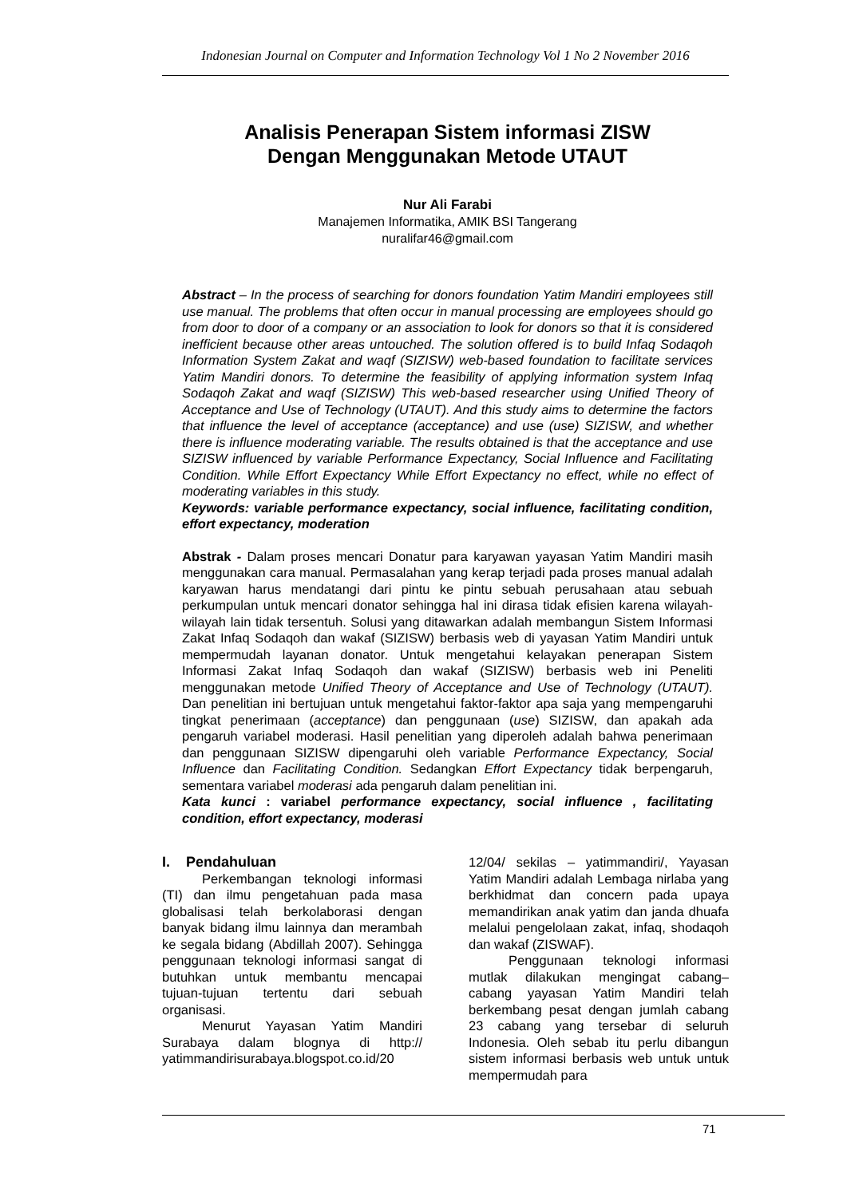Indonesian Journal on Computer and Information Technology Vol 1 No 2 November 2016
Analisis Penerapan Sistem informasi ZISW
Dengan Menggunakan Metode UTAUT
Nur Ali Farabi
Manajemen Informatika, AMIK BSI Tangerang
nuralifar46@gmail.com
Abstract – In the process of searching for donors foundation Yatim Mandiri employees still use manual. The problems that often occur in manual processing are employees should go from door to door of a company or an association to look for donors so that it is considered inefficient because other areas untouched. The solution offered is to build Infaq Sodaqoh Information System Zakat and waqf (SIZISW) web-based foundation to facilitate services Yatim Mandiri donors. To determine the feasibility of applying information system Infaq Sodaqoh Zakat and waqf (SIZISW) This web-based researcher using Unified Theory of Acceptance and Use of Technology (UTAUT). And this study aims to determine the factors that influence the level of acceptance (acceptance) and use (use) SIZISW, and whether there is influence moderating variable. The results obtained is that the acceptance and use SIZISW influenced by variable Performance Expectancy, Social Influence and Facilitating Condition. While Effort Expectancy While Effort Expectancy no effect, while no effect of moderating variables in this study.
Keywords: variable performance expectancy, social influence, facilitating condition, effort expectancy, moderation
Abstrak - Dalam proses mencari Donatur para karyawan yayasan Yatim Mandiri masih menggunakan cara manual. Permasalahan yang kerap terjadi pada proses manual adalah karyawan harus mendatangi dari pintu ke pintu sebuah perusahaan atau sebuah perkumpulan untuk mencari donator sehingga hal ini dirasa tidak efisien karena wilayah-wilayah lain tidak tersentuh. Solusi yang ditawarkan adalah membangun Sistem Informasi Zakat Infaq Sodaqoh dan wakaf (SIZISW) berbasis web di yayasan Yatim Mandiri untuk mempermudah layanan donator. Untuk mengetahui kelayakan penerapan Sistem Informasi Zakat Infaq Sodaqoh dan wakaf (SIZISW) berbasis web ini Peneliti menggunakan metode Unified Theory of Acceptance and Use of Technology (UTAUT). Dan penelitian ini bertujuan untuk mengetahui faktor-faktor apa saja yang mempengaruhi tingkat penerimaan (acceptance) dan penggunaan (use) SIZISW, dan apakah ada pengaruh variabel moderasi. Hasil penelitian yang diperoleh adalah bahwa penerimaan dan penggunaan SIZISW dipengaruhi oleh variable Performance Expectancy, Social Influence dan Facilitating Condition. Sedangkan Effort Expectancy tidak berpengaruh, sementara variabel moderasi ada pengaruh dalam penelitian ini.
Kata kunci : variabel performance expectancy, social influence , facilitating condition, effort expectancy, moderasi
I. Pendahuluan
Perkembangan teknologi informasi (TI) dan ilmu pengetahuan pada masa globalisasi telah berkolaborasi dengan banyak bidang ilmu lainnya dan merambah ke segala bidang (Abdillah 2007). Sehingga penggunaan teknologi informasi sangat di butuhkan untuk membantu mencapai tujuan-tujuan tertentu dari sebuah organisasi.
Menurut Yayasan Yatim Mandiri Surabaya dalam blognya di http:// yatimmandirisurabaya.blogspot.co.id/20
12/04/ sekilas – yatimmandiri/, Yayasan Yatim Mandiri adalah Lembaga nirlaba yang berkhidmat dan concern pada upaya memandirikan anak yatim dan janda dhuafa melalui pengelolaan zakat, infaq, shodaqoh dan wakaf (ZISWAF).
Penggunaan teknologi informasi mutlak dilakukan mengingat cabang–cabang yayasan Yatim Mandiri telah berkembang pesat dengan jumlah cabang 23 cabang yang tersebar di seluruh Indonesia. Oleh sebab itu perlu dibangun sistem informasi berbasis web untuk untuk mempermudah para
71